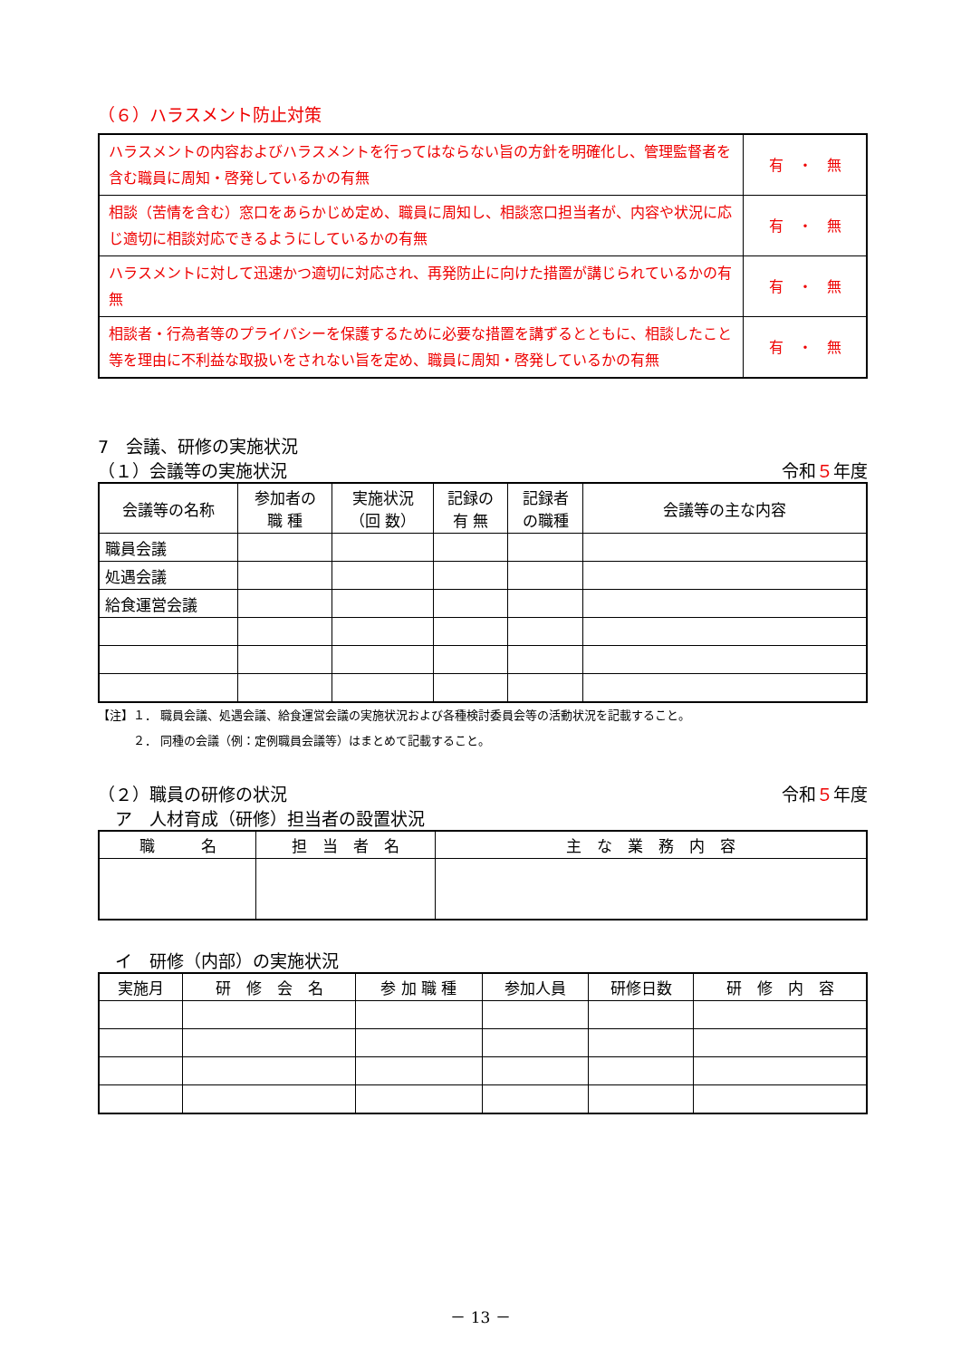（６）ハラスメント防止対策
| ハラスメントの内容およびハラスメントを行ってはならない旨の方針を明確化し、管理監督者を含む職員に周知・啓発しているかの有無 | 有 ・ 無 |
| 相談（苦情を含む）窓口をあらかじめ定め、職員に周知し、相談窓口担当者が、内容や状況に応じ適切に相談対応できるようにしているかの有無 | 有 ・ 無 |
| ハラスメントに対して迅速かつ適切に対応され、再発防止に向けた措置が講じられているかの有無 | 有 ・ 無 |
| 相談者・行為者等のプライバシーを保護するために必要な措置を講ずるとともに、相談したこと等を理由に不利益な取扱いをされない旨を定め、職員に周知・啓発しているかの有無 | 有 ・ 無 |
7　会議、研修の実施状況
（１）会議等の実施状況 令和５年度
| 会議等の名称 | 参加者の 職 種 | 実施状況 （回 数） | 記録の 有 無 | 記録者 の職種 | 会議等の主な内容 |
| --- | --- | --- | --- | --- | --- |
| 職員会議 | | | | | |
| 処遇会議 | | | | | |
| 給食運営会議 | | | | | |
【注】１． 職員会議、処遇会議、給食運営会議の実施状況および各種検討委員会等の活動状況を記載すること。
　　　２． 同種の会議（例：定例職員会議等）はまとめて記載すること。
（２）職員の研修の状況 令和５年度
　ア　人材育成（研修）担当者の設置状況
| 職 名 | 担 当 者 名 | 主 な 業 務 内 容 |
| --- | --- | --- |
　イ　研修（内部）の実施状況
| 実施月 | 研 修 会 名 | 参 加 職 種 | 参加人員 | 研修日数 | 研 修 内 容 |
| --- | --- | --- | --- | --- | --- |
－ 13 －